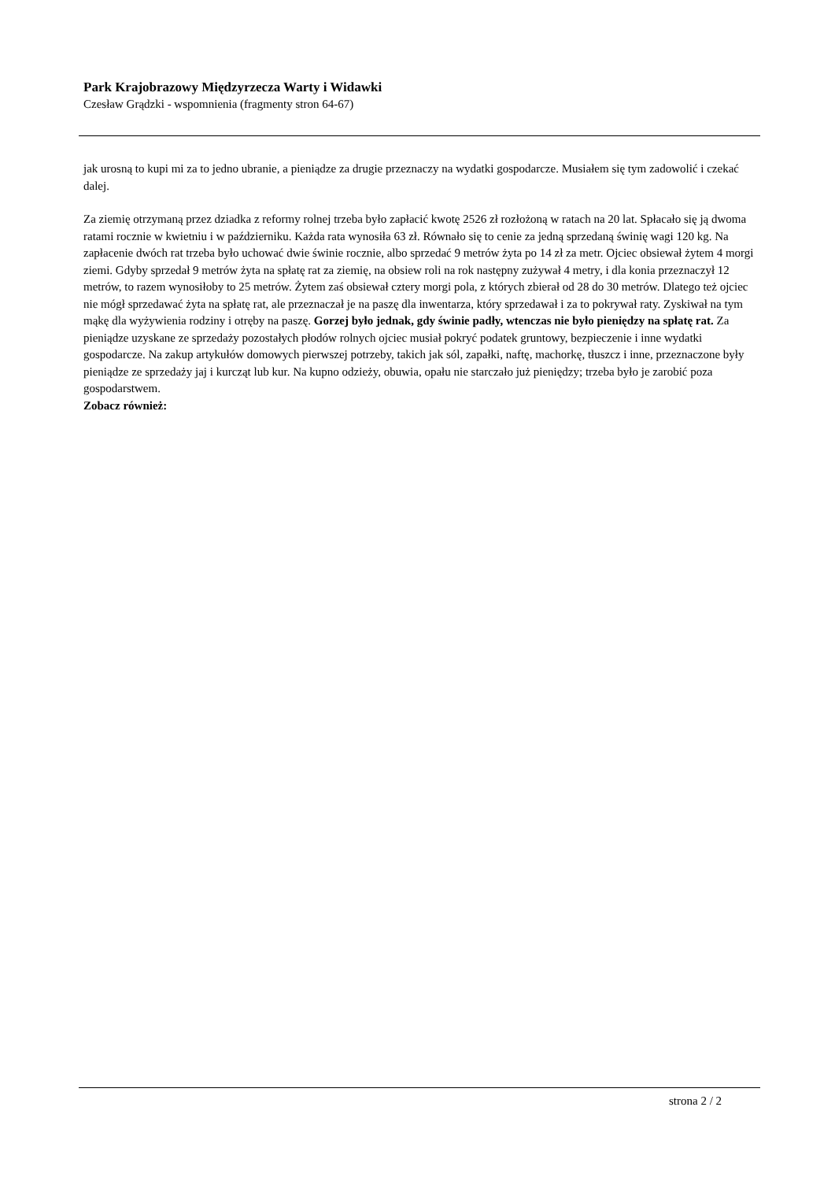Park Krajobrazowy Międzyrzecza Warty i Widawki
Czesław Grądzki - wspomnienia (fragmenty stron 64-67)
jak urosną to kupi mi za to jedno ubranie, a pieniądze za drugie przeznaczy na wydatki gospodarcze. Musiałem się tym zadowolić i czekać dalej.
Za ziemię otrzymaną przez dziadka z reformy rolnej trzeba było zapłacić kwotę 2526 zł rozłożoną w ratach na 20 lat. Spłacało się ją dwoma ratami rocznie w kwietniu i w październiku. Każda rata wynosiła 63 zł. Równało się to cenie za jedną sprzedaną świnię wagi 120 kg. Na zapłacenie dwóch rat trzeba było uchować dwie świnie rocznie, albo sprzedać 9 metrów żyta po 14 zł za metr. Ojciec obsiewał żytem 4 morgi ziemi. Gdyby sprzedał 9 metrów żyta na spłatę rat za ziemię, na obsiew roli na rok następny zużywał 4 metry, i dla konia przeznaczył 12 metrów, to razem wynosiłoby to 25 metrów. Żytem zaś obsiewał cztery morgi pola, z których zbierał od 28 do 30 metrów. Dlatego też ojciec nie mógł sprzedawać żyta na spłatę rat, ale przeznaczał je na paszę dla inwentarza, który sprzedawał i za to pokrywał raty. Zyskiwał na tym mąkę dla wyżywienia rodziny i otręby na paszę. Gorzej było jednak, gdy świnie padły, wtenczas nie było pieniędzy na spłatę rat. Za pieniądze uzyskane ze sprzedaży pozostałych płodów rolnych ojciec musiał pokryć podatek gruntowy, bezpieczenie i inne wydatki gospodarcze. Na zakup artykułów domowych pierwszej potrzeby, takich jak sól, zapałki, naftę, machorkę, tłuszcz i inne, przeznaczone były pieniądze ze sprzedaży jaj i kurcząt lub kur. Na kupno odzieży, obuwia, opału nie starczało już pieniędzy; trzeba było je zarobić poza gospodarstwem.
Zobacz również:
strona 2 / 2